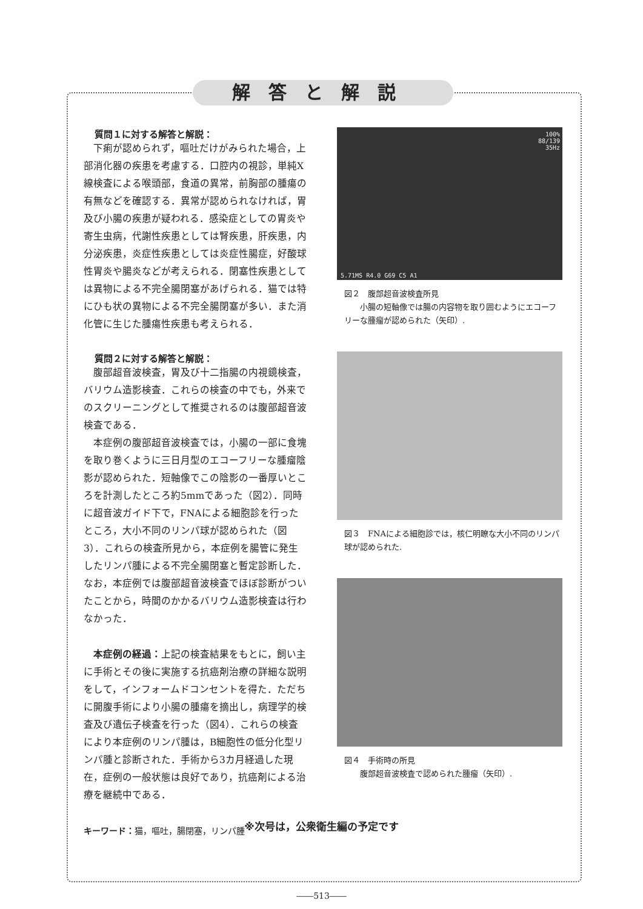解答と解説
質問１に対する解答と解説：
下痢が認められず，嘔吐だけがみられた場合，上部消化器の疾患を考慮する．口腔内の視診，単純X線検査による喉頭部，食道の異常，前胸部の腫瘍の有無などを確認する．異常が認められなければ，胃及び小腸の疾患が疑われる．感染症としての胃炎や寄生虫病，代謝性疾患としては腎疾患，肝疾患，内分泌疾患，炎症性疾患としては炎症性腸症，好酸球性胃炎や腸炎などが考えられる．閉塞性疾患としては異物による不完全腸閉塞があげられる．猫では特にひも状の異物による不完全腸閉塞が多い．また消化管に生じた腫瘍性疾患も考えられる．
質問２に対する解答と解説：
腹部超音波検査，胃及び十二指腸の内視鏡検査，バリウム造影検査．これらの検査の中でも，外来でのスクリーニングとして推奨されるのは腹部超音波検査である．
本症例の腹部超音波検査では，小腸の一部に食塊を取り巻くように三日月型のエコーフリーな腫瘤陰影が認められた．短軸像でこの陰影の一番厚いところを計測したところ約5mmであった（図2）．同時に超音波ガイド下で，FNAによる細胞診を行ったところ，大小不同のリンパ球が認められた（図3）．これらの検査所見から，本症例を腸管に発生したリンパ腫による不完全腸閉塞と暫定診断した．なお，本症例では腹部超音波検査でほぼ診断がついたことから，時間のかかるバリウム造影検査は行わなかった．
本症例の経過：上記の検査結果をもとに，飼い主に手術とその後に実施する抗癌剤治療の詳細な説明をして，インフォームドコンセントを得た．ただちに開腹手術により小腸の腫瘍を摘出し，病理学的検査及び遺伝子検査を行った（図4）．これらの検査により本症例のリンパ腫は，B細胞性の低分化型リンパ腫と診断された．手術から3カ月経過した現在，症例の一般状態は良好であり，抗癌剤による治療を継続中である．
キーワード：猫，嘔吐，腸閉塞，リンパ腫
100%
88/139
35Hz
5.71MS R4.0 G69 C5 A1
図２　腹部超音波検査所見
　　小腸の短軸像では腸の内容物を取り囲むようにエコーフリーな腫瘤が認められた（矢印）.
図３　FNAによる細胞診では，核仁明瞭な大小不同のリンパ球が認められた.
図４　手術時の所見
　　腹部超音波検査で認められた腫瘤（矢印）.
※次号は，公衆衛生編の予定です
――513――